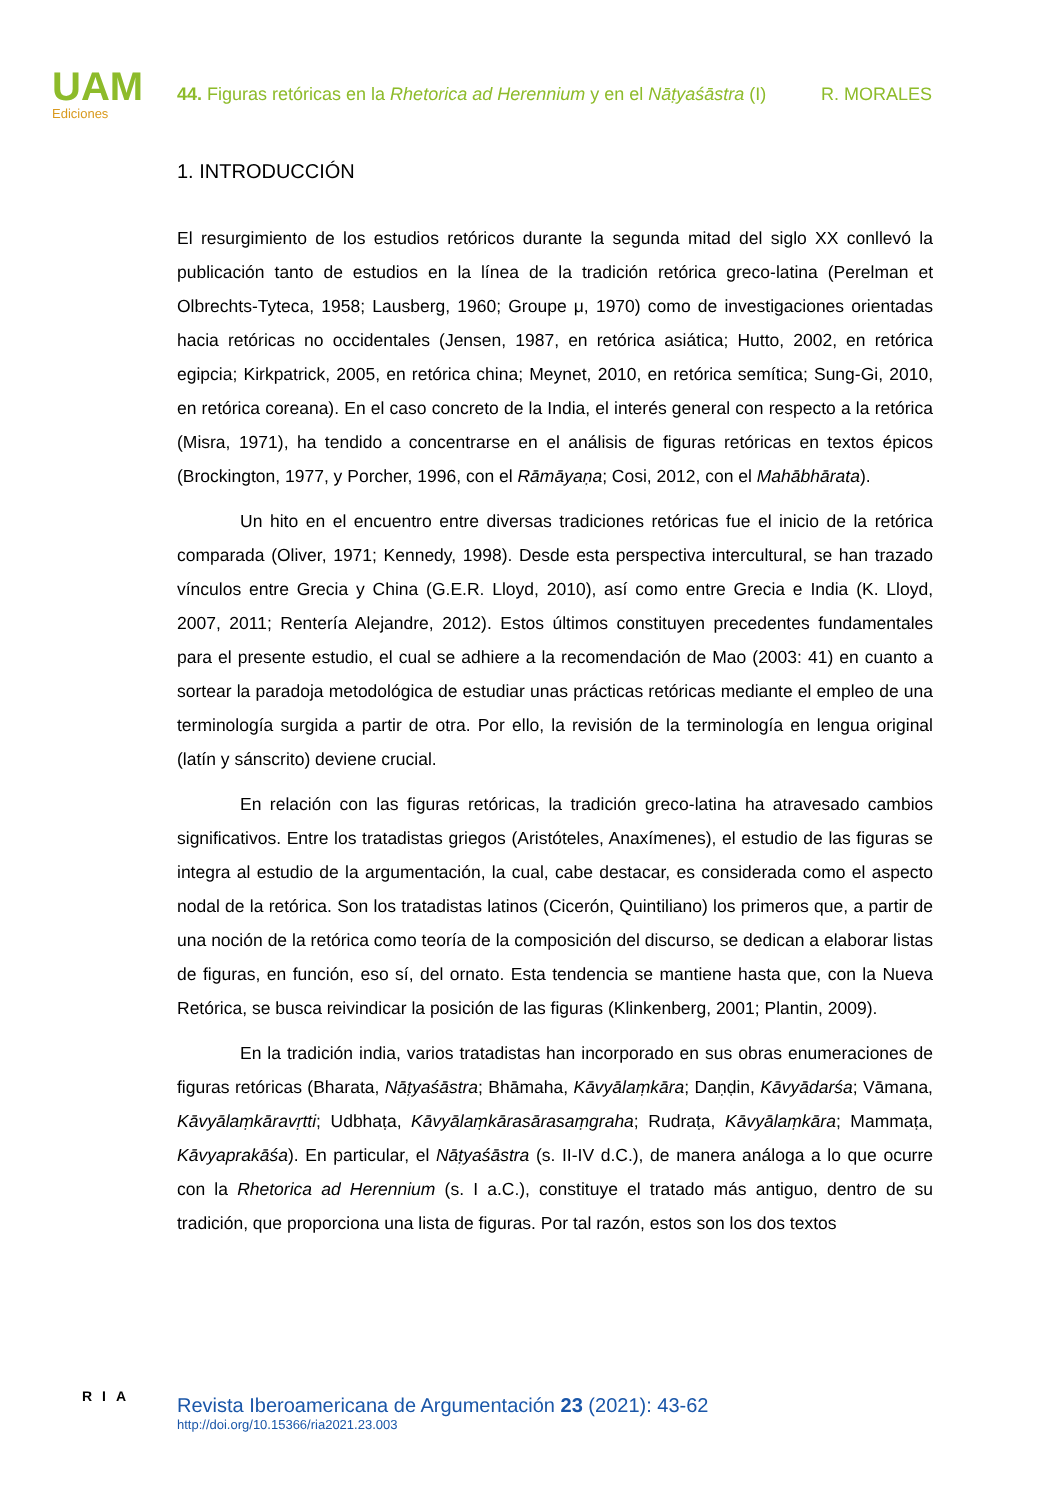UAM
Ediciones
44. Figuras retóricas en la Rhetorica ad Herennium y en el Nāṭyaśāstra (I) R. MORALES
1. INTRODUCCIÓN
El resurgimiento de los estudios retóricos durante la segunda mitad del siglo XX conllevó la publicación tanto de estudios en la línea de la tradición retórica greco-latina (Perelman et Olbrechts-Tyteca, 1958; Lausberg, 1960; Groupe μ, 1970) como de investigaciones orientadas hacia retóricas no occidentales (Jensen, 1987, en retórica asiática; Hutto, 2002, en retórica egipcia; Kirkpatrick, 2005, en retórica china; Meynet, 2010, en retórica semítica; Sung-Gi, 2010, en retórica coreana). En el caso concreto de la India, el interés general con respecto a la retórica (Misra, 1971), ha tendido a concentrarse en el análisis de figuras retóricas en textos épicos (Brockington, 1977, y Porcher, 1996, con el Rāmāyaṇa; Cosi, 2012, con el Mahābhārata).
Un hito en el encuentro entre diversas tradiciones retóricas fue el inicio de la retórica comparada (Oliver, 1971; Kennedy, 1998). Desde esta perspectiva intercultural, se han trazado vínculos entre Grecia y China (G.E.R. Lloyd, 2010), así como entre Grecia e India (K. Lloyd, 2007, 2011; Rentería Alejandre, 2012). Estos últimos constituyen precedentes fundamentales para el presente estudio, el cual se adhiere a la recomendación de Mao (2003: 41) en cuanto a sortear la paradoja metodológica de estudiar unas prácticas retóricas mediante el empleo de una terminología surgida a partir de otra. Por ello, la revisión de la terminología en lengua original (latín y sánscrito) deviene crucial.
En relación con las figuras retóricas, la tradición greco-latina ha atravesado cambios significativos. Entre los tratadistas griegos (Aristóteles, Anaxímenes), el estudio de las figuras se integra al estudio de la argumentación, la cual, cabe destacar, es considerada como el aspecto nodal de la retórica. Son los tratadistas latinos (Cicerón, Quintiliano) los primeros que, a partir de una noción de la retórica como teoría de la composición del discurso, se dedican a elaborar listas de figuras, en función, eso sí, del ornato. Esta tendencia se mantiene hasta que, con la Nueva Retórica, se busca reivindicar la posición de las figuras (Klinkenberg, 2001; Plantin, 2009).
En la tradición india, varios tratadistas han incorporado en sus obras enumeraciones de figuras retóricas (Bharata, Nāṭyaśāstra; Bhāmaha, Kāvyālaṃkāra; Daṇḍin, Kāvyādarśa; Vāmana, Kāvyālaṃkāravṛtti; Udbhaṭa, Kāvyālaṃkārasārasaṃgraha; Rudraṭa, Kāvyālaṃkāra; Mammaṭa, Kāvyaprakāśa). En particular, el Nāṭyaśāstra (s. II-IV d.C.), de manera análoga a lo que ocurre con la Rhetorica ad Herennium (s. I a.C.), constituye el tratado más antiguo, dentro de su tradición, que proporciona una lista de figuras. Por tal razón, estos son los dos textos
RIA
Revista Iberoamericana de Argumentación 23 (2021): 43-62
http://doi.org/10.15366/ria2021.23.003